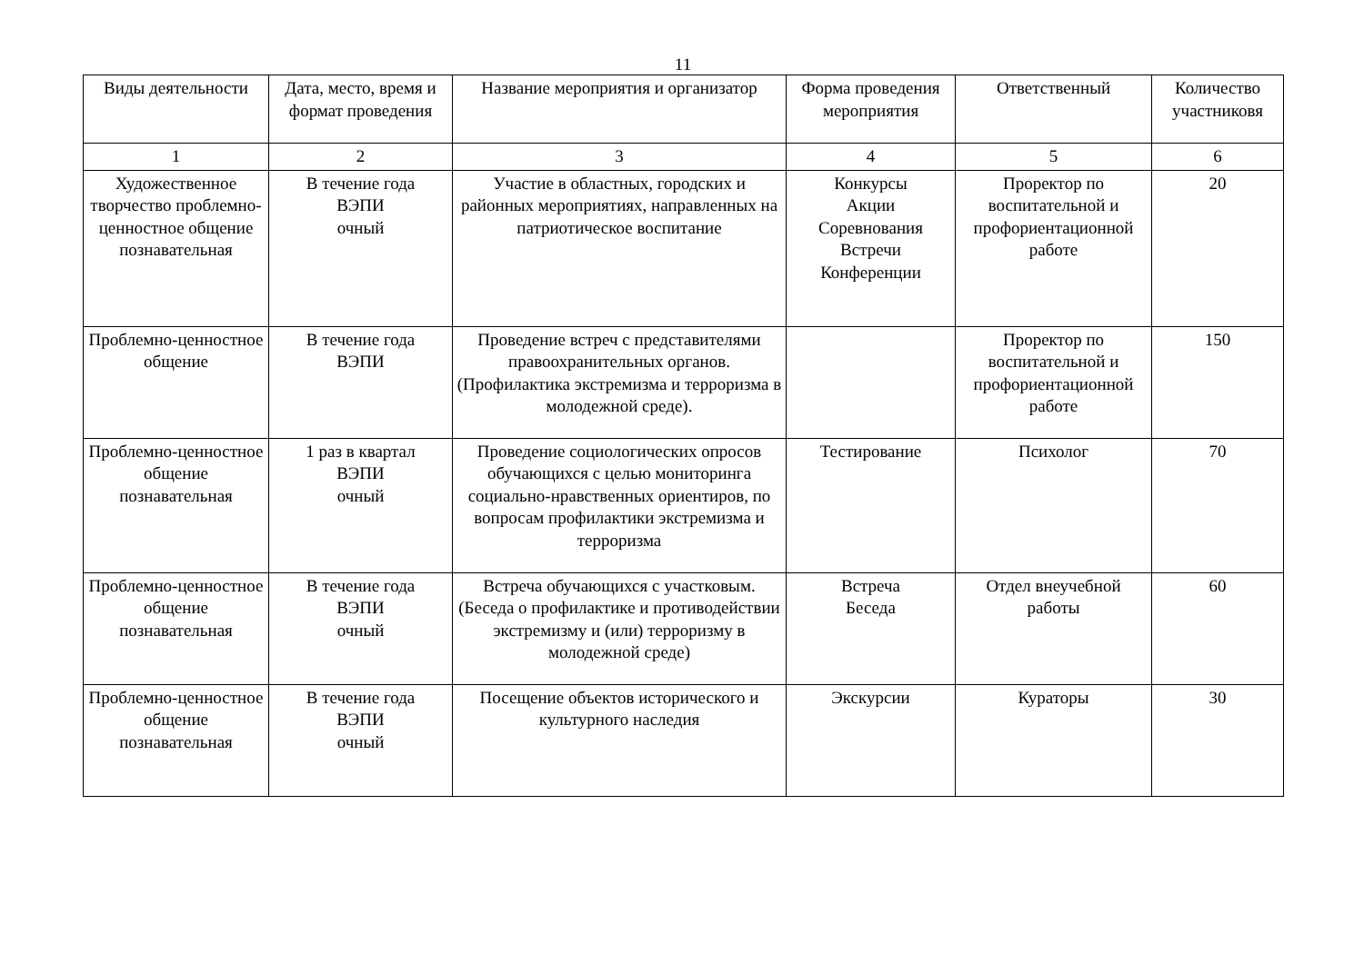11
| Виды деятельности | Дата, место, время и формат проведения | Название мероприятия и организатор | Форма проведения мероприятия | Ответственный | Количество участниковя |
| --- | --- | --- | --- | --- | --- |
| 1 | 2 | 3 | 4 | 5 | 6 |
| Художественное творчество проблемно-ценностное общение познавательная | В течение года ВЭПИ очный | Участие в областных, городских и районных мероприятиях, направленных на патриотическое воспитание | Конкурсы Акции Соревнования Встречи Конференции | Проректор по воспитательной и профориентационной работе | 20 |
| Проблемно-ценностное общение | В течение года ВЭПИ | Проведение встреч с представителями правоохранительных органов. (Профилактика экстремизма и терроризма в молодежной среде). | | Проректор по воспитательной и профориентационной работе | 150 |
| Проблемно-ценностное общение познавательная | 1 раз в квартал ВЭПИ очный | Проведение социологических опросов обучающихся с целью мониторинга социально-нравственных ориентиров, по вопросам профилактики экстремизма и терроризма | Тестирование | Психолог | 70 |
| Проблемно-ценностное общение познавательная | В течение года ВЭПИ очный | Встреча обучающихся с участковым. (Беседа о профилактике и противодействии экстремизму и (или) терроризму в молодежной среде) | Встреча Беседа | Отдел внеучебной работы | 60 |
| Проблемно-ценностное общение познавательная | В течение года ВЭПИ очный | Посещение объектов исторического и культурного наследия | Экскурсии | Кураторы | 30 |